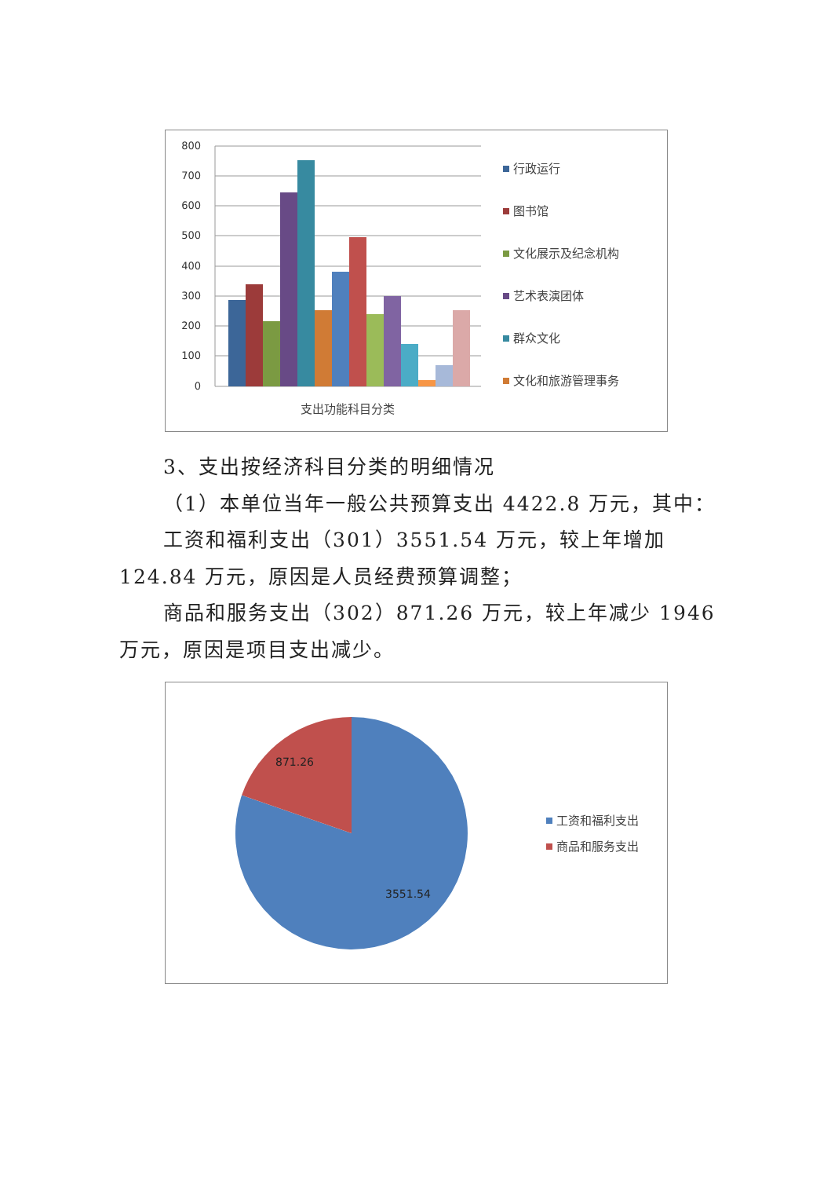800
700
600
500
400
300
200
100
0
支出功能科目分类
行政运行
图书馆
文化展示及纪念机构
艺术表演团体
群众文化
文化和旅游管理事务
3、支出按经济科目分类的明细情况
（1）本单位当年一般公共预算支出 4422.8 万元，其中：
工资和福利支出（301）3551.54 万元，较上年增加 124.84 万元，原因是人员经费预算调整；
商品和服务支出（302）871.26 万元，较上年减少 1946 万元，原因是项目支出减少。
871.26
3551.54
工资和福利支出
商品和服务支出